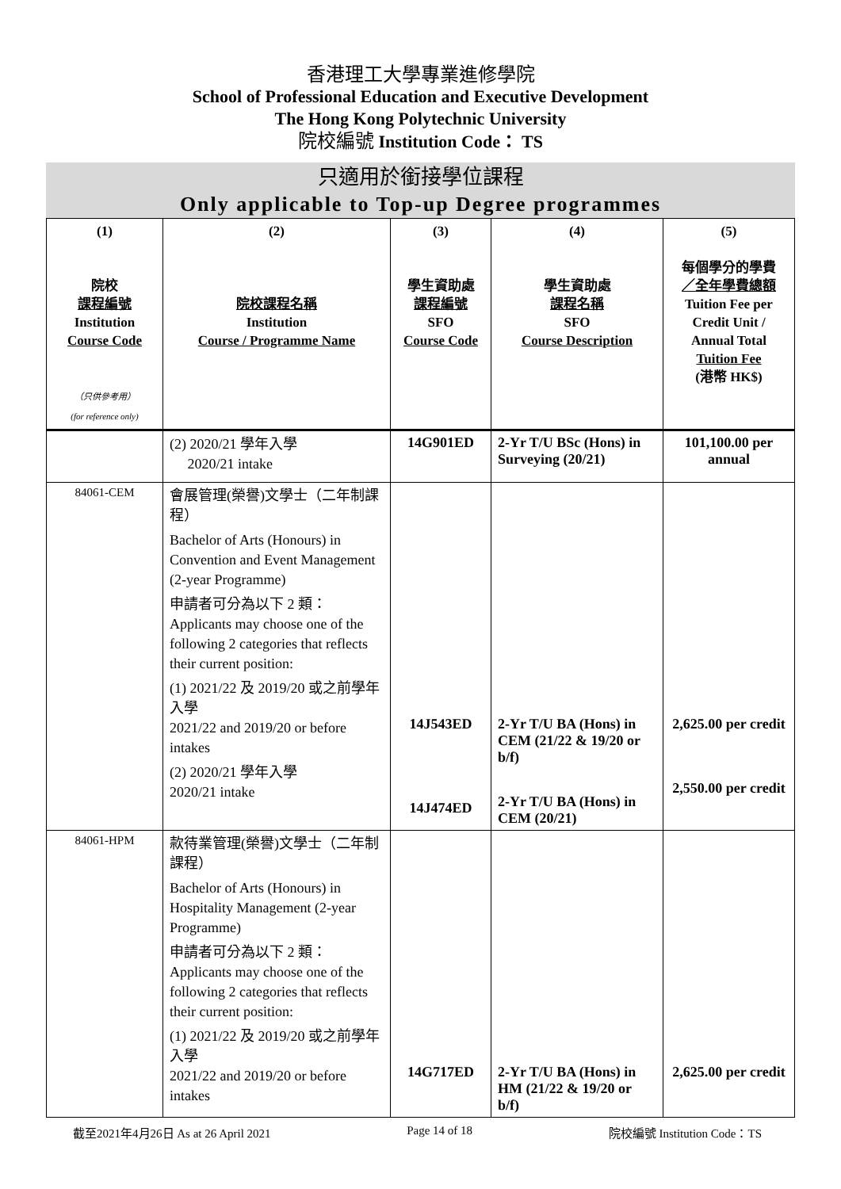香港理工大學專業進修學院
School of Professional Education and Executive Development
The Hong Kong Polytechnic University
院校編號 Institution Code： TS
只適用於銜接學位課程
Only applicable to Top-up Degree programmes
| (1) 院校 課程編號 Institution Course Code （只供參考用） (for reference only) | (2) 院校課程名稱 Institution Course / Programme Name | (3) 學生資助處 課程編號 SFO Course Code | (4) 學生資助處 課程名稱 SFO Course Description | (5) 每個學分的學費 ／全年學費總額 Tuition Fee per Credit Unit / Annual Total Tuition Fee (港幣 HK$) |
| --- | --- | --- | --- | --- |
| | (2) 2020/21 學年入學 2020/21 intake | 14G901ED | 2-Yr T/U BSc (Hons) in Surveying (20/21) | 101,100.00 per annual |
| 84061-CEM | 會展管理(榮譽)文學士（二年制課程） Bachelor of Arts (Honours) in Convention and Event Management (2-year Programme) 申請者可分為以下 2 類： Applicants may choose one of the following 2 categories that reflects their current position: (1) 2021/22 及 2019/20 或之前學年入學 2021/22 and 2019/20 or before intakes (2) 2020/21 學年入學 2020/21 intake | 14J543ED 14J474ED | 2-Yr T/U BA (Hons) in CEM (21/22 & 19/20 or b/f) 2-Yr T/U BA (Hons) in CEM (20/21) | 2,625.00 per credit 2,550.00 per credit |
| 84061-HPM | 款待業管理(榮譽)文學士（二年制課程） Bachelor of Arts (Honours) in Hospitality Management (2-year Programme) 申請者可分為以下 2 類： Applicants may choose one of the following 2 categories that reflects their current position: (1) 2021/22 及 2019/20 或之前學年入學 2021/22 and 2019/20 or before intakes | 14G717ED | 2-Yr T/U BA (Hons) in HM (21/22 & 19/20 or b/f) | 2,625.00 per credit |
截至2021年4月26日 As at 26 April 2021 Page 14 of 18 院校編號 Institution Code：TS